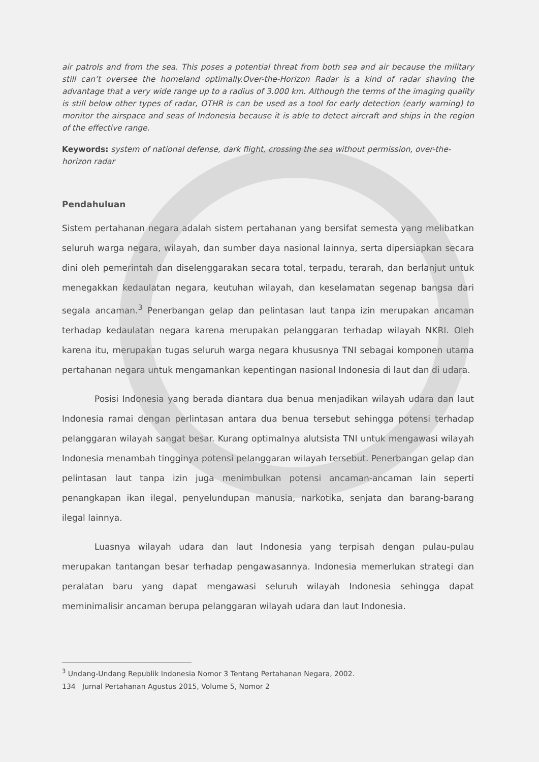air patrols and from the sea. This poses a potential threat from both sea and air because the military still can’t oversee the homeland optimally.Over-the-Horizon Radar is a kind of radar shaving the advantage that a very wide range up to a radius of 3.000 km. Although the terms of the imaging quality is still below other types of radar, OTHR is can be used as a tool for early detection (early warning) to monitor the airspace and seas of Indonesia because it is able to detect aircraft and ships in the region of the effective range.
Keywords: system of national defense, dark flight, crossing the sea without permission, over-the-horizon radar
Pendahuluan
Sistem pertahanan negara adalah sistem pertahanan yang bersifat semesta yang melibatkan seluruh warga negara, wilayah, dan sumber daya nasional lainnya, serta dipersiapkan secara dini oleh pemerintah dan diselenggarakan secara total, terpadu, terarah, dan berlanjut untuk menegakkan kedaulatan negara, keutuhan wilayah, dan keselamatan segenap bangsa dari segala ancaman.<sup>3</sup> Penerbangan gelap dan pelintasan laut tanpa izin merupakan ancaman terhadap kedaulatan negara karena merupakan pelanggaran terhadap wilayah NKRI. Oleh karena itu, merupakan tugas seluruh warga negara khususnya TNI sebagai komponen utama pertahanan negara untuk mengamankan kepentingan nasional Indonesia di laut dan di udara.
Posisi Indonesia yang berada diantara dua benua menjadikan wilayah udara dan laut Indonesia ramai dengan perlintasan antara dua benua tersebut sehingga potensi terhadap pelanggaran wilayah sangat besar. Kurang optimalnya alutsista TNI untuk mengawasi wilayah Indonesia menambah tingginya potensi pelanggaran wilayah tersebut. Penerbangan gelap dan pelintasan laut tanpa izin juga menimbulkan potensi ancaman-ancaman lain seperti penangkapan ikan ilegal, penyelundupan manusia, narkotika, senjata dan barang-barang ilegal lainnya.
Luasnya wilayah udara dan laut Indonesia yang terpisah dengan pulau-pulau merupakan tantangan besar terhadap pengawasannya. Indonesia memerlukan strategi dan peralatan baru yang dapat mengawasi seluruh wilayah Indonesia sehingga dapat meminimalisir ancaman berupa pelanggaran wilayah udara dan laut Indonesia.
<sup>3</sup> Undang-Undang Republik Indonesia Nomor 3 Tentang Pertahanan Negara, 2002.
134 Jurnal Pertahanan Agustus 2015, Volume 5, Nomor 2